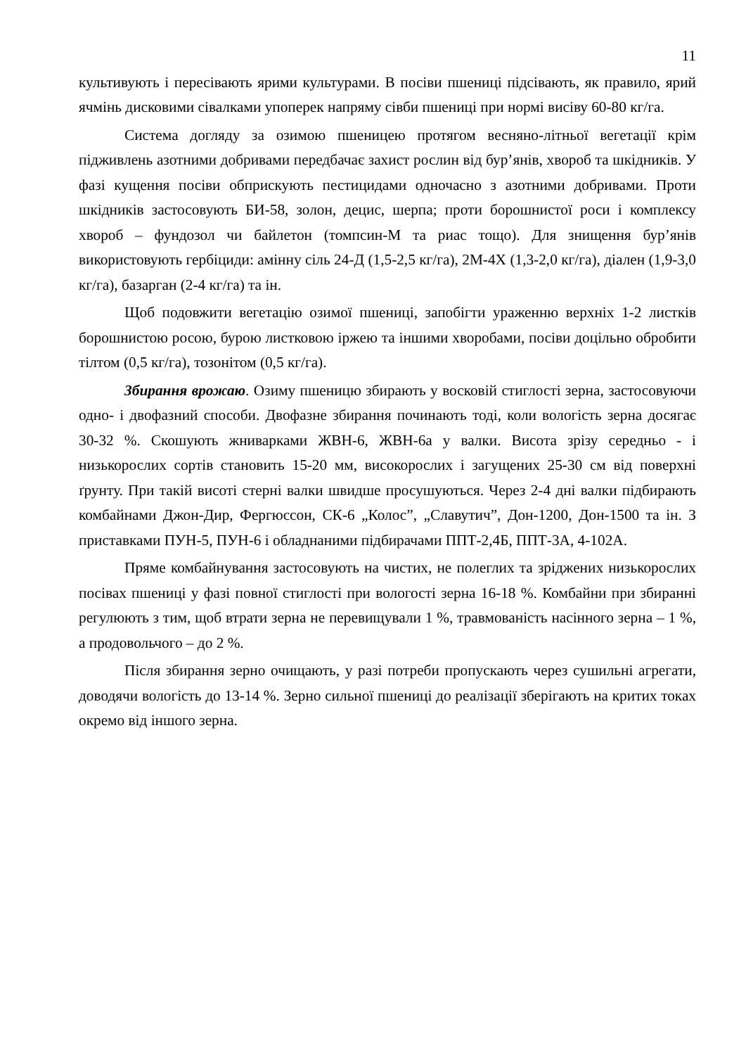11
культивують і пересівають ярими культурами. В посіви пшениці підсівають, як правило, ярий ячмінь дисковими сівалками упоперек напряму сівби пшениці при нормі висіву 60-80 кг/га.
Система догляду за озимою пшеницею протягом весняно-літньої вегетації крім підживлень азотними добривами передбачає захист рослин від бур’янів, хвороб та шкідників. У фазі кущення посіви обприскують пестицидами одночасно з азотними добривами. Проти шкідників застосовують БИ-58, золон, децис, шерпа; проти борошнистої роси і комплексу хвороб – фундозол чи байлетон (томпсин-М та риас тощо). Для знищення бур’янів використовують гербіциди: амінну сіль 24-Д (1,5-2,5 кг/га), 2М-4Х (1,3-2,0 кг/га), діален (1,9-3,0 кг/га), базарган (2-4 кг/га) та ін.
Щоб подовжити вегетацію озимої пшениці, запобігти ураженню верхніх 1-2 листків борошнистою росою, бурою листковою іржею та іншими хворобами, посіви доцільно обробити тілтом (0,5 кг/га), тозонітом (0,5 кг/га).
Збирання врожаю. Озиму пшеницю збирають у восковій стиглості зерна, застосовуючи одно- і двофазний способи. Двофазне збирання починають тоді, коли вологість зерна досягає 30-32 %. Скошують жниварками ЖВН-6, ЖВН-6а у валки. Висота зрізу середньо - і низькорослих сортів становить 15-20 мм, високорослих і загущених 25-30 см від поверхні ґрунту. При такій висоті стерні валки швидше просушуються. Через 2-4 дні валки підбирають комбайнами Джон-Дир, Фергюссон, СК-6 „Колос”, „Славутич”, Дон-1200, Дон-1500 та ін. З приставками ПУН-5, ПУН-6 і обладнаними підбирачами ППТ-2,4Б, ППТ-3А, 4-102А.
Пряме комбайнування застосовують на чистих, не полеглих та зріджених низькорослих посівах пшениці у фазі повної стиглості при вологості зерна 16-18 %. Комбайни при збиранні регулюють з тим, щоб втрати зерна не перевищували 1 %, травмованість насінного зерна – 1 %, а продовольчого – до 2 %.
Після збирання зерно очищають, у разі потреби пропускають через сушильні агрегати, доводячи вологість до 13-14 %. Зерно сильної пшениці до реалізації зберігають на критих токах окремо від іншого зерна.